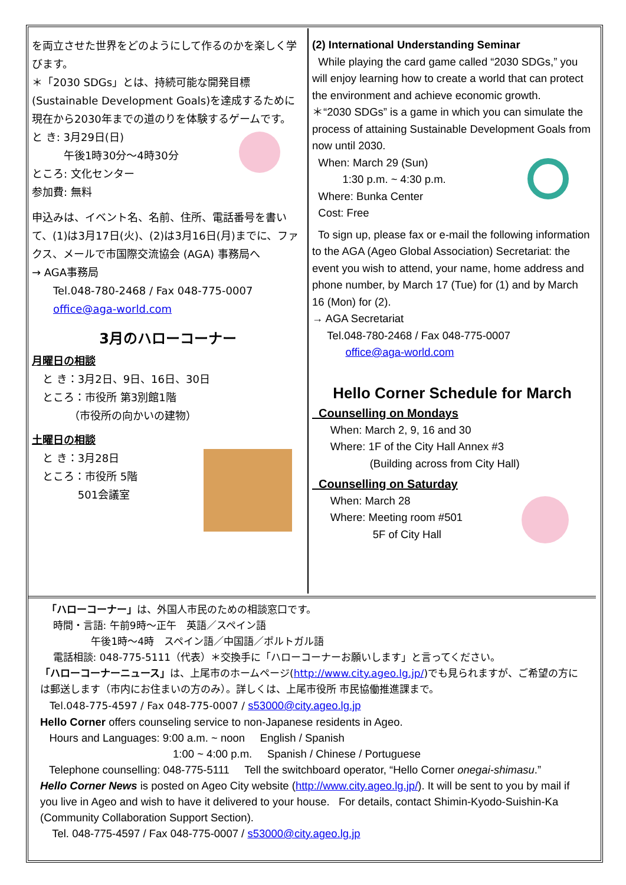を両立させた世界をどのようにして作るのかを楽しく学びます。
＊「2030 SDGs」とは、持続可能な開発目標(Sustainable Development Goals)を達成するために現在から2030年までの道のりを体験するゲームです。
と き: 3月29日(日)
　　　午後1時30分～4時30分
ところ: 文化センター
参加費: 無料
申込みは、イベント名、名前、住所、電話番号を書いて、(1)は3月17日(火)、(2)は3月16日(月)までに、ファクス、メールで市国際交流協会 (AGA) 事務局へ
→ AGA事務局
　　Tel.048-780-2468 / Fax 048-775-0007
　　office@aga-world.com
3月のハローコーナー
月曜日の相談
　と き：3月2日、9日、16日、30日
　ところ：市役所 第3別館1階
　　　　（市役所の向かいの建物）
土曜日の相談
　と き：3月28日
　ところ：市役所 5階
　　　　 501会議室
(2) International Understanding Seminar
While playing the card game called “2030 SDGs,” you will enjoy learning how to create a world that can protect the environment and achieve economic growth.
＊“2030 SDGs” is a game in which you can simulate the process of attaining Sustainable Development Goals from now until 2030.
When: March 29 (Sun)
1:30 p.m. ~ 4:30 p.m.
Where: Bunka Center
Cost: Free
To sign up, please fax or e-mail the following information to the AGA (Ageo Global Association) Secretariat: the event you wish to attend, your name, home address and phone number, by March 17 (Tue) for (1) and by March 16 (Mon) for (2).
→ AGA Secretariat
Tel.048-780-2468 / Fax 048-775-0007
office@aga-world.com
Hello Corner Schedule for March
Counselling on Mondays
When: March 2, 9, 16 and 30
Where: 1F of the City Hall Annex #3
(Building across from City Hall)
Counselling on Saturday
When: March 28
Where: Meeting room #501
5F of City Hall
「ハローコーナー」は、外国人市民のための相談窓口です。
時間・言語: 午前9時～正午　英語／スペイン語
午後1時～4時　スペイン語／中国語／ポルトガル語
電話相談: 048-775-5111（代表）＊交換手に「ハローコーナーお願いします」と言ってください。
「ハローコーナーニュース」は、上尾市のホームページ(http://www.city.ageo.lg.jp/)でも見られますが、ご希望の方には郵送します（市内にお住まいの方のみ）。詳しくは、上尾市役所 市民協働推進課まで。
Tel.048-775-4597 / Fax 048-775-0007 / s53000@city.ageo.lg.jp
Hello Corner offers counseling service to non-Japanese residents in Ageo.
Hours and Languages: 9:00 a.m. ~ noon English / Spanish
1:00 ~ 4:00 p.m. Spanish / Chinese / Portuguese
Telephone counselling: 048-775-5111 Tell the switchboard operator, “Hello Corner onegai-shimasu.”
Hello Corner News is posted on Ageo City website (http://www.city.ageo.lg.jp/). It will be sent to you by mail if you live in Ageo and wish to have it delivered to your house. For details, contact Shimin-Kyodo-Suishin-Ka (Community Collaboration Support Section).
Tel. 048-775-4597 / Fax 048-775-0007 / s53000@city.ageo.lg.jp